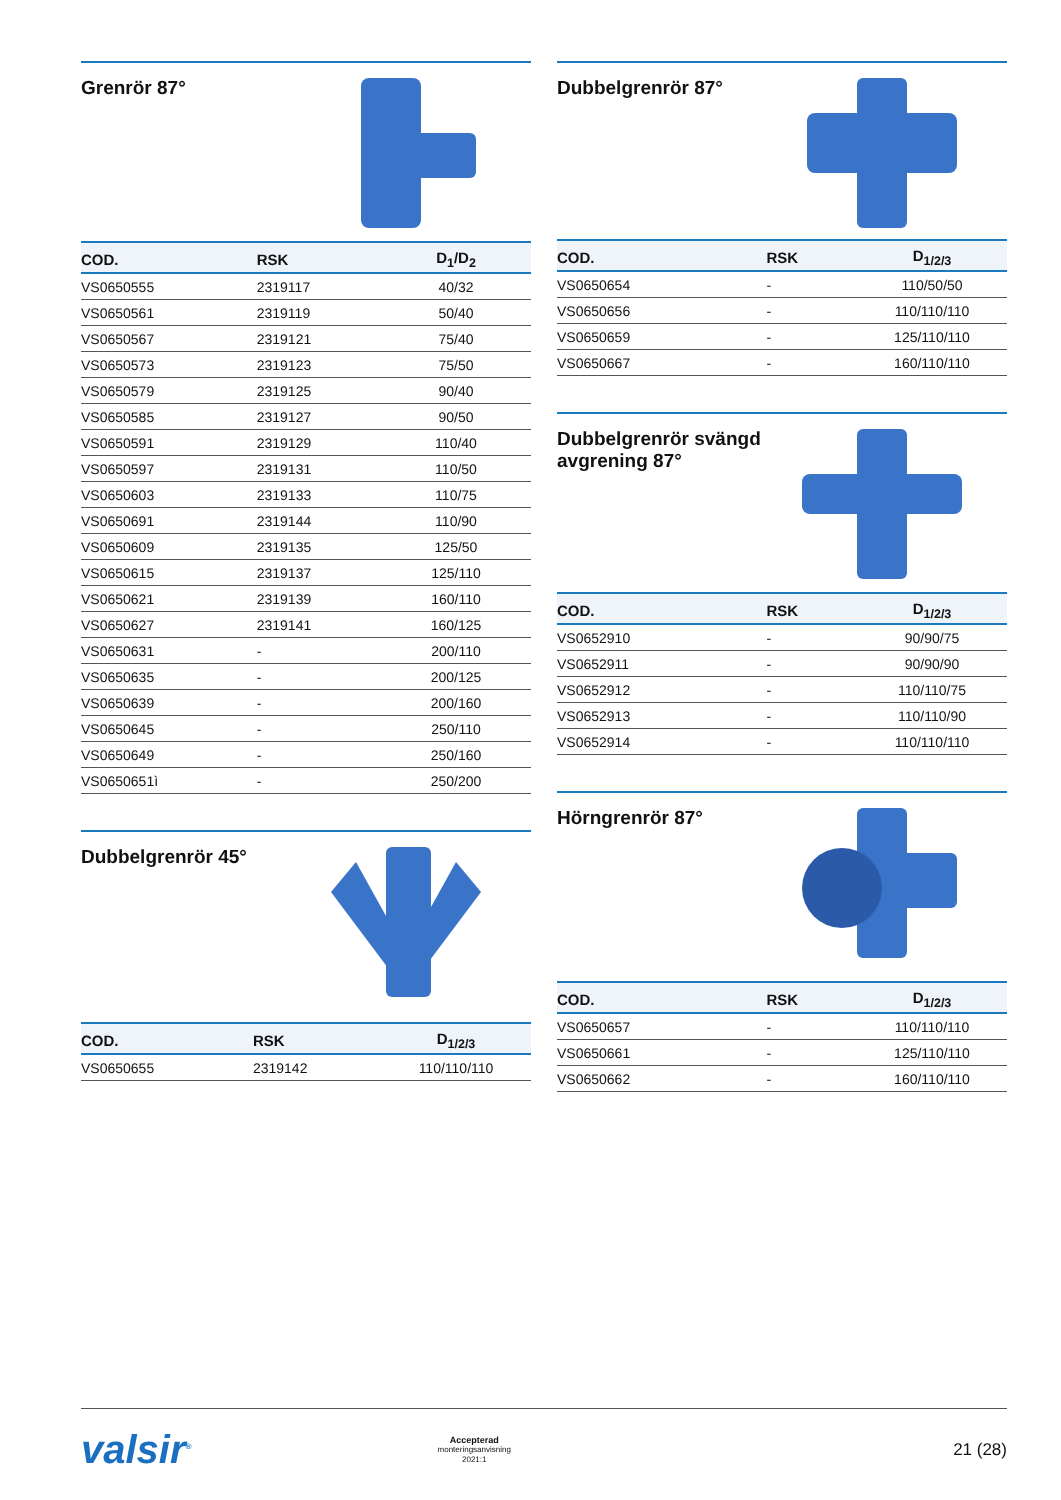Grenrör 87°
| COD. | RSK | D<sub>1</sub>/D<sub>2</sub> |
| --- | --- | --- |
| VS0650555 | 2319117 | 40/32 |
| VS0650561 | 2319119 | 50/40 |
| VS0650567 | 2319121 | 75/40 |
| VS0650573 | 2319123 | 75/50 |
| VS0650579 | 2319125 | 90/40 |
| VS0650585 | 2319127 | 90/50 |
| VS0650591 | 2319129 | 110/40 |
| VS0650597 | 2319131 | 110/50 |
| VS0650603 | 2319133 | 110/75 |
| VS0650691 | 2319144 | 110/90 |
| VS0650609 | 2319135 | 125/50 |
| VS0650615 | 2319137 | 125/110 |
| VS0650621 | 2319139 | 160/110 |
| VS0650627 | 2319141 | 160/125 |
| VS0650631 | - | 200/110 |
| VS0650635 | - | 200/125 |
| VS0650639 | - | 200/160 |
| VS0650645 | - | 250/110 |
| VS0650649 | - | 250/160 |
| VS0650651ì | - | 250/200 |
Dubbelgrenrör 45°
| COD. | RSK | D<sub>1/2/3</sub> |
| --- | --- | --- |
| VS0650655 | 2319142 | 110/110/110 |
Dubbelgrenrör 87°
| COD. | RSK | D<sub>1/2/3</sub> |
| --- | --- | --- |
| VS0650654 | - | 110/50/50 |
| VS0650656 | - | 110/110/110 |
| VS0650659 | - | 125/110/110 |
| VS0650667 | - | 160/110/110 |
Dubbelgrenrör svängd
avgrening 87°
| COD. | RSK | D<sub>1/2/3</sub> |
| --- | --- | --- |
| VS0652910 | - | 90/90/75 |
| VS0652911 | - | 90/90/90 |
| VS0652912 | - | 110/110/75 |
| VS0652913 | - | 110/110/90 |
| VS0652914 | - | 110/110/110 |
Hörngrenrör 87°
| COD. | RSK | D<sub>1/2/3</sub> |
| --- | --- | --- |
| VS0650657 | - | 110/110/110 |
| VS0650661 | - | 125/110/110 |
| VS0650662 | - | 160/110/110 |
valsir<sup>®</sup> Accepterad
monteringsanvisning
2021:1 21 (28)